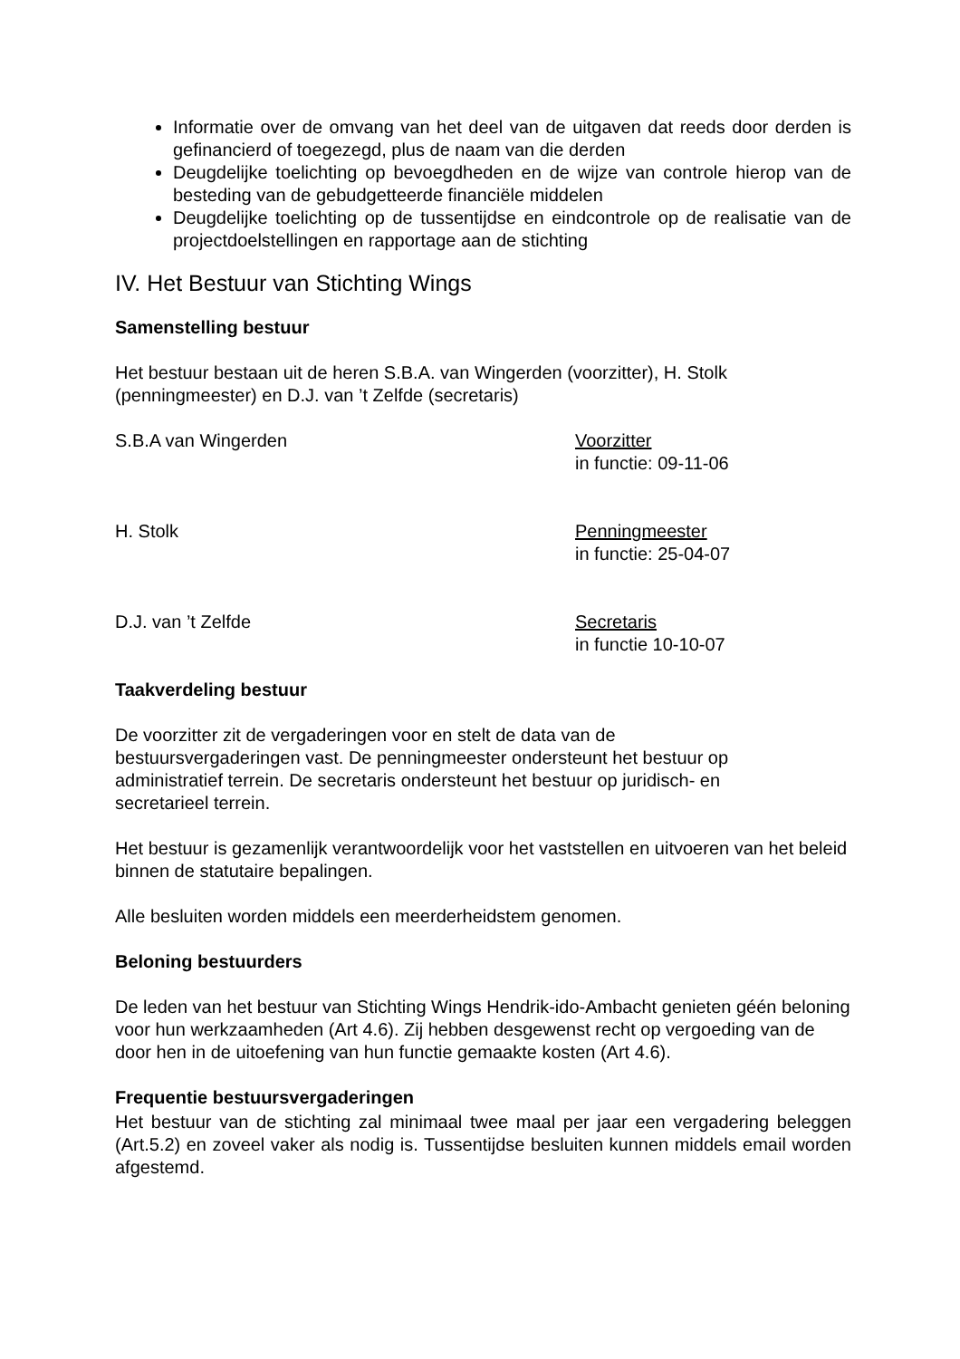Informatie over de omvang van het deel van de uitgaven dat reeds door derden is gefinancierd of toegezegd, plus de naam van die derden
Deugdelijke toelichting op bevoegdheden en de wijze van controle hierop van de besteding van de gebudgetteerde financiële middelen
Deugdelijke toelichting op de tussentijdse en eindcontrole op de realisatie van de projectdoelstellingen en rapportage aan de stichting
IV. Het Bestuur van Stichting Wings
Samenstelling bestuur
Het bestuur bestaan uit de heren S.B.A. van Wingerden (voorzitter), H. Stolk
(penningmeester) en D.J. van ’t Zelfde (secretaris)
S.B.A van Wingerden Voorzitter
in functie: 09-11-06
H. Stolk Penningmeester
in functie: 25-04-07
D.J. van ’t Zelfde Secretaris
in functie 10-10-07
Taakverdeling bestuur
De voorzitter zit de vergaderingen voor en stelt de data van de
bestuursvergaderingen vast. De penningmeester ondersteunt het bestuur op
administratief terrein. De secretaris ondersteunt het bestuur op juridisch- en
secretarieel terrein.
Het bestuur is gezamenlijk verantwoordelijk voor het vaststellen en uitvoeren van het beleid binnen de statutaire bepalingen.
Alle besluiten worden middels een meerderheidstem genomen.
Beloning bestuurders
De leden van het bestuur van Stichting Wings Hendrik-ido-Ambacht genieten géén beloning voor hun werkzaamheden (Art 4.6). Zij hebben desgewenst recht op vergoeding van de door hen in de uitoefening van hun functie gemaakte kosten (Art 4.6).
Frequentie bestuursvergaderingen
Het bestuur van de stichting zal minimaal twee maal per jaar een vergadering beleggen (Art.5.2) en zoveel vaker als nodig is. Tussentijdse besluiten kunnen middels email worden afgestemd.